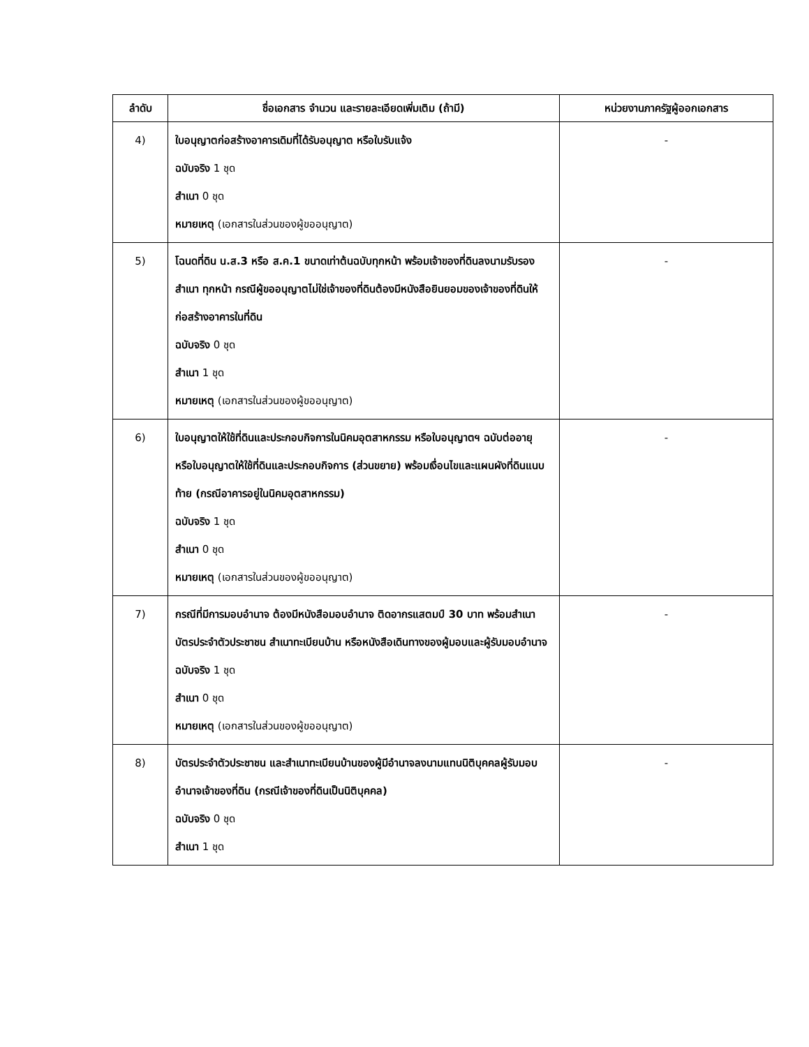| ลำดับ | ชื่อเอกสาร จำนวน และรายละเอียดเพิ่มเติม (ถ้ามี) | หน่วยงานภาครัฐผู้ออกเอกสาร |
| --- | --- | --- |
| 4) | ใบอนุญาตก่อสร้างอาคารเดิมที่ได้รับอนุญาต หรือใบรับแจ้ง ฉบับจริง 1 ชุด สำเนา 0 ชุด หมายเหตุ (เอกสารในส่วนของผู้ขออนุญาต) | - |
| 5) | โฉนดที่ดิน น.ส.3 หรือ ส.ค.1 ขนาดเท่าต้นฉบับทุกหน้า พร้อมเจ้าของที่ดินลงนามรับรองสำเนา ทุกหน้า กรณีผู้ขออนุญาตไม่ใช่เจ้าของที่ดินต้องมีหนังสือยินยอมของเจ้าของที่ดินให้ก่อสร้างอาคารในที่ดิน ฉบับจริง 0 ชุด สำเนา 1 ชุด หมายเหตุ (เอกสารในส่วนของผู้ขออนุญาต) | - |
| 6) | ใบอนุญาตให้ใช้ที่ดินและประกอบกิจการในนิคมอุตสาหกรรม หรือใบอนุญาตฯ ฉบับต่ออายุ หรือใบอนุญาตให้ใช้ที่ดินและประกอบกิจการ (ส่วนขยาย) พร้อมเงื่อนไขและแผนผังที่ดินแนบท้าย (กรณีอาคารอยู่ในนิคมอุตสาหกรรม) ฉบับจริง 1 ชุด สำเนา 0 ชุด หมายเหตุ (เอกสารในส่วนของผู้ขออนุญาต) | - |
| 7) | กรณีที่มีการมอบอำนาจ ต้องมีหนังสือมอบอำนาจ ติดอากรแสตมป์ 30 บาท พร้อมสำเนาบัตรประจำตัวประชาชน สำเนาทะเบียนบ้าน หรือหนังสือเดินทางของผู้มอบและผู้รับมอบอำนาจ ฉบับจริง 1 ชุด สำเนา 0 ชุด หมายเหตุ (เอกสารในส่วนของผู้ขออนุญาต) | - |
| 8) | บัตรประจำตัวประชาชน และสำเนาทะเบียนบ้านของผู้มีอำนาจลงนามแทนนิติบุคคลผู้รับมอบอำนาจเจ้าของที่ดิน (กรณีเจ้าของที่ดินเป็นนิติบุคคล) ฉบับจริง 0 ชุด สำเนา 1 ชุด | - |